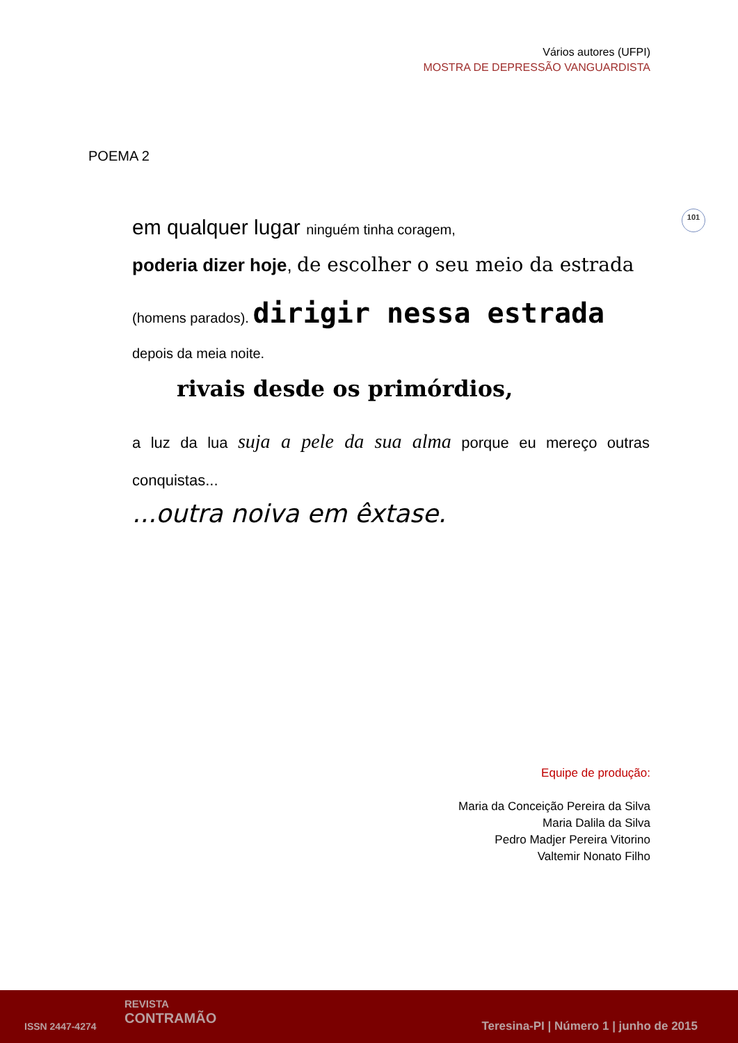Vários autores (UFPI)
MOSTRA DE DEPRESSÃO VANGUARDISTA
POEMA 2
101
em qualquer lugar ninguém tinha coragem,
poderia dizer hoje, de escolher o seu meio da estrada
(homens parados). dirigir nessa estrada
depois da meia noite.
rivais desde os primórdios,
a luz da lua suja a pele da sua alma porque eu mereço outras conquistas...
...outra noiva em êxtase.
Equipe de produção:
Maria da Conceição Pereira da Silva
Maria Dalila da Silva
Pedro Madjer Pereira Vitorino
Valtemir Nonato Filho
ISSN 2447-4274
REVISTA
CONTRAMÃO
Teresina-PI | Número 1 | junho de 2015